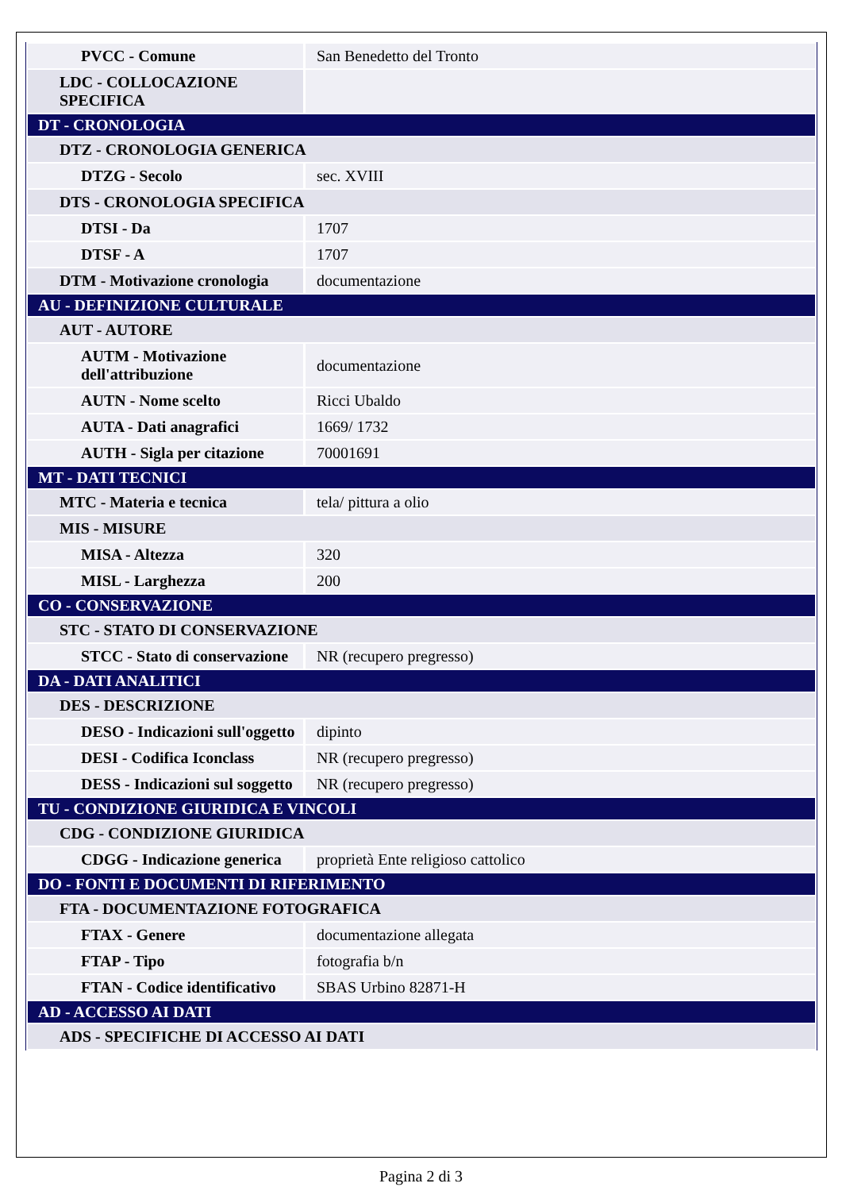| PVCC - Comune | San Benedetto del Tronto |
| LDC - COLLOCAZIONE SPECIFICA | |
| DT - CRONOLOGIA | |
| DTZ - CRONOLOGIA GENERICA | |
| DTZG - Secolo | sec. XVIII |
| DTS - CRONOLOGIA SPECIFICA | |
| DTSI - Da | 1707 |
| DTSF - A | 1707 |
| DTM - Motivazione cronologia | documentazione |
| AU - DEFINIZIONE CULTURALE | |
| AUT - AUTORE | |
| AUTM - Motivazione dell'attribuzione | documentazione |
| AUTN - Nome scelto | Ricci Ubaldo |
| AUTA - Dati anagrafici | 1669/ 1732 |
| AUTH - Sigla per citazione | 70001691 |
| MT - DATI TECNICI | |
| MTC - Materia e tecnica | tela/ pittura a olio |
| MIS - MISURE | |
| MISA - Altezza | 320 |
| MISL - Larghezza | 200 |
| CO - CONSERVAZIONE | |
| STC - STATO DI CONSERVAZIONE | |
| STCC - Stato di conservazione | NR (recupero pregresso) |
| DA - DATI ANALITICI | |
| DES - DESCRIZIONE | |
| DESO - Indicazioni sull'oggetto | dipinto |
| DESI - Codifica Iconclass | NR (recupero pregresso) |
| DESS - Indicazioni sul soggetto | NR (recupero pregresso) |
| TU - CONDIZIONE GIURIDICA E VINCOLI | |
| CDG - CONDIZIONE GIURIDICA | |
| CDGG - Indicazione generica | proprietà Ente religioso cattolico |
| DO - FONTI E DOCUMENTI DI RIFERIMENTO | |
| FTA - DOCUMENTAZIONE FOTOGRAFICA | |
| FTAX - Genere | documentazione allegata |
| FTAP - Tipo | fotografia b/n |
| FTAN - Codice identificativo | SBAS Urbino 82871-H |
| AD - ACCESSO AI DATI | |
| ADS - SPECIFICHE DI ACCESSO AI DATI | |
Pagina 2 di 3